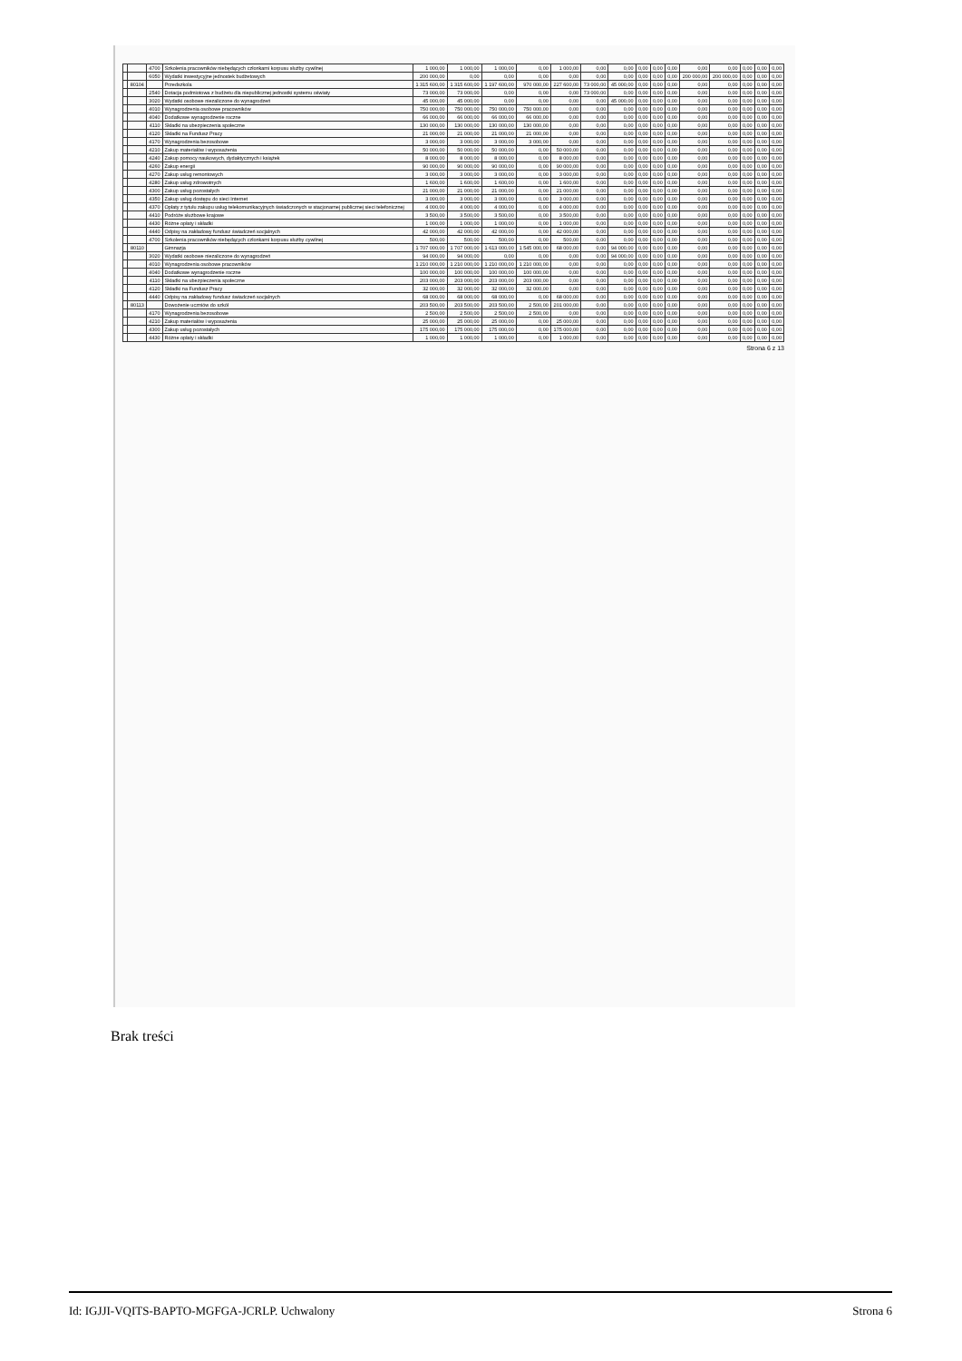| | | 4700 | Szkolenia pracowników niebędących członkami korpusu służby cywilnej | 1 000,00 | 1 000,00 | 1 000,00 | 0,00 | 1 000,00 | 0,00 | 0,00 | 0,00 | 0,00 | 0,00 | 0,00 | 0,00 | 0,00 | 0,00 | 0,00 |
| | | 6050 | Wydatki inwestycyjne jednostek budżetowych | 200 000,00 | 0,00 | 0,00 | 0,00 | 0,00 | 0,00 | 0,00 | 0,00 | 0,00 | 0,00 | 200 000,00 | 200 000,00 | 0,00 | 0,00 | 0,00 |
| | 80104 | | Przedszkola | 1 315 600,00 | 1 315 600,00 | 1 197 600,00 | 970 000,00 | 227 600,00 | 73 000,00 | 45 000,00 | 0,00 | 0,00 | 0,00 | 0,00 | 0,00 | 0,00 | 0,00 | 0,00 |
| | | 2540 | Dotacja podmiotowa z budżetu dla niepublicznej jednostki systemu oświaty | 73 000,00 | 73 000,00 | 0,00 | 0,00 | 0,00 | 73 000,00 | 0,00 | 0,00 | 0,00 | 0,00 | 0,00 | 0,00 | 0,00 | 0,00 | 0,00 |
| | | 3020 | Wydatki osobowe niezaliczone do wynagrodzeń | 45 000,00 | 45 000,00 | 0,00 | 0,00 | 0,00 | 0,00 | 45 000,00 | 0,00 | 0,00 | 0,00 | 0,00 | 0,00 | 0,00 | 0,00 | 0,00 |
| | | 4010 | Wynagrodzenia osobowe pracowników | 750 000,00 | 750 000,00 | 750 000,00 | 750 000,00 | 0,00 | 0,00 | 0,00 | 0,00 | 0,00 | 0,00 | 0,00 | 0,00 | 0,00 | 0,00 | 0,00 |
| | | 4040 | Dodatkowe wynagrodzenie roczne | 66 000,00 | 66 000,00 | 66 000,00 | 66 000,00 | 0,00 | 0,00 | 0,00 | 0,00 | 0,00 | 0,00 | 0,00 | 0,00 | 0,00 | 0,00 | 0,00 |
| | | 4110 | Składki na ubezpieczenia społeczne | 130 000,00 | 130 000,00 | 130 000,00 | 130 000,00 | 0,00 | 0,00 | 0,00 | 0,00 | 0,00 | 0,00 | 0,00 | 0,00 | 0,00 | 0,00 | 0,00 |
| | | 4120 | Składki na Fundusz Pracy | 21 000,00 | 21 000,00 | 21 000,00 | 21 000,00 | 0,00 | 0,00 | 0,00 | 0,00 | 0,00 | 0,00 | 0,00 | 0,00 | 0,00 | 0,00 | 0,00 |
| | | 4170 | Wynagrodzenia bezosobowe | 3 000,00 | 3 000,00 | 3 000,00 | 3 000,00 | 0,00 | 0,00 | 0,00 | 0,00 | 0,00 | 0,00 | 0,00 | 0,00 | 0,00 | 0,00 | 0,00 |
| | | 4210 | Zakup materiałów i wyposażenia | 50 000,00 | 50 000,00 | 50 000,00 | 0,00 | 50 000,00 | 0,00 | 0,00 | 0,00 | 0,00 | 0,00 | 0,00 | 0,00 | 0,00 | 0,00 | 0,00 |
| | | 4240 | Zakup pomocy naukowych, dydaktycznych i książek | 8 000,00 | 8 000,00 | 8 000,00 | 0,00 | 8 000,00 | 0,00 | 0,00 | 0,00 | 0,00 | 0,00 | 0,00 | 0,00 | 0,00 | 0,00 | 0,00 |
| | | 4260 | Zakup energii | 90 000,00 | 90 000,00 | 90 000,00 | 0,00 | 90 000,00 | 0,00 | 0,00 | 0,00 | 0,00 | 0,00 | 0,00 | 0,00 | 0,00 | 0,00 | 0,00 |
| | | 4270 | Zakup usług remontowych | 3 000,00 | 3 000,00 | 3 000,00 | 0,00 | 3 000,00 | 0,00 | 0,00 | 0,00 | 0,00 | 0,00 | 0,00 | 0,00 | 0,00 | 0,00 | 0,00 |
| | | 4280 | Zakup usług zdrowotnych | 1 600,00 | 1 600,00 | 1 600,00 | 0,00 | 1 600,00 | 0,00 | 0,00 | 0,00 | 0,00 | 0,00 | 0,00 | 0,00 | 0,00 | 0,00 | 0,00 |
| | | 4300 | Zakup usług pozostałych | 21 000,00 | 21 000,00 | 21 000,00 | 0,00 | 21 000,00 | 0,00 | 0,00 | 0,00 | 0,00 | 0,00 | 0,00 | 0,00 | 0,00 | 0,00 | 0,00 |
| | | 4350 | Zakup usług dostępu do sieci Internet | 3 000,00 | 3 000,00 | 3 000,00 | 0,00 | 3 000,00 | 0,00 | 0,00 | 0,00 | 0,00 | 0,00 | 0,00 | 0,00 | 0,00 | 0,00 | 0,00 |
| | | 4370 | Opłaty z tytułu zakupu usług telekomunikacyjnych świadczonych w stacjonarnej publicznej sieci telefonicznej | 4 000,00 | 4 000,00 | 4 000,00 | 0,00 | 4 000,00 | 0,00 | 0,00 | 0,00 | 0,00 | 0,00 | 0,00 | 0,00 | 0,00 | 0,00 | 0,00 |
| | | 4410 | Podróże służbowe krajowe | 3 500,00 | 3 500,00 | 3 500,00 | 0,00 | 3 500,00 | 0,00 | 0,00 | 0,00 | 0,00 | 0,00 | 0,00 | 0,00 | 0,00 | 0,00 | 0,00 |
| | | 4430 | Różne opłaty i składki | 1 000,00 | 1 000,00 | 1 000,00 | 0,00 | 1 000,00 | 0,00 | 0,00 | 0,00 | 0,00 | 0,00 | 0,00 | 0,00 | 0,00 | 0,00 | 0,00 |
| | | 4440 | Odpisy na zakładowy fundusz świadczeń socjalnych | 42 000,00 | 42 000,00 | 42 000,00 | 0,00 | 42 000,00 | 0,00 | 0,00 | 0,00 | 0,00 | 0,00 | 0,00 | 0,00 | 0,00 | 0,00 | 0,00 |
| | | 4700 | Szkolenia pracowników niebędących członkami korpusu służby cywilnej | 500,00 | 500,00 | 500,00 | 0,00 | 500,00 | 0,00 | 0,00 | 0,00 | 0,00 | 0,00 | 0,00 | 0,00 | 0,00 | 0,00 | 0,00 |
| | 80110 | | Gimnazja | 1 707 000,00 | 1 707 000,00 | 1 613 000,00 | 1 545 000,00 | 68 000,00 | 0,00 | 94 000,00 | 0,00 | 0,00 | 0,00 | 0,00 | 0,00 | 0,00 | 0,00 | 0,00 |
| | | 3020 | Wydatki osobowe niezaliczone do wynagrodzeń | 94 000,00 | 94 000,00 | 0,00 | 0,00 | 0,00 | 0,00 | 94 000,00 | 0,00 | 0,00 | 0,00 | 0,00 | 0,00 | 0,00 | 0,00 | 0,00 |
| | | 4010 | Wynagrodzenia osobowe pracowników | 1 210 000,00 | 1 210 000,00 | 1 210 000,00 | 1 210 000,00 | 0,00 | 0,00 | 0,00 | 0,00 | 0,00 | 0,00 | 0,00 | 0,00 | 0,00 | 0,00 | 0,00 |
| | | 4040 | Dodatkowe wynagrodzenie roczne | 100 000,00 | 100 000,00 | 100 000,00 | 100 000,00 | 0,00 | 0,00 | 0,00 | 0,00 | 0,00 | 0,00 | 0,00 | 0,00 | 0,00 | 0,00 | 0,00 |
| | | 4110 | Składki na ubezpieczenia społeczne | 203 000,00 | 203 000,00 | 203 000,00 | 203 000,00 | 0,00 | 0,00 | 0,00 | 0,00 | 0,00 | 0,00 | 0,00 | 0,00 | 0,00 | 0,00 | 0,00 |
| | | 4120 | Składki na Fundusz Pracy | 32 000,00 | 32 000,00 | 32 000,00 | 32 000,00 | 0,00 | 0,00 | 0,00 | 0,00 | 0,00 | 0,00 | 0,00 | 0,00 | 0,00 | 0,00 | 0,00 |
| | | 4440 | Odpisy na zakładowy fundusz świadczeń socjalnych | 68 000,00 | 68 000,00 | 68 000,00 | 0,00 | 68 000,00 | 0,00 | 0,00 | 0,00 | 0,00 | 0,00 | 0,00 | 0,00 | 0,00 | 0,00 | 0,00 |
| | 80113 | | Dowożenie uczniów do szkół | 203 500,00 | 203 500,00 | 203 500,00 | 2 500,00 | 201 000,00 | 0,00 | 0,00 | 0,00 | 0,00 | 0,00 | 0,00 | 0,00 | 0,00 | 0,00 | 0,00 |
| | | 4170 | Wynagrodzenia bezosobowe | 2 500,00 | 2 500,00 | 2 500,00 | 2 500,00 | 0,00 | 0,00 | 0,00 | 0,00 | 0,00 | 0,00 | 0,00 | 0,00 | 0,00 | 0,00 | 0,00 |
| | | 4210 | Zakup materiałów i wyposażenia | 25 000,00 | 25 000,00 | 25 000,00 | 0,00 | 25 000,00 | 0,00 | 0,00 | 0,00 | 0,00 | 0,00 | 0,00 | 0,00 | 0,00 | 0,00 | 0,00 |
| | | 4300 | Zakup usług pozostałych | 175 000,00 | 175 000,00 | 175 000,00 | 0,00 | 175 000,00 | 0,00 | 0,00 | 0,00 | 0,00 | 0,00 | 0,00 | 0,00 | 0,00 | 0,00 | 0,00 |
| | | 4430 | Różne opłaty i składki | 1 000,00 | 1 000,00 | 1 000,00 | 0,00 | 1 000,00 | 0,00 | 0,00 | 0,00 | 0,00 | 0,00 | 0,00 | 0,00 | 0,00 | 0,00 | 0,00 |
Strona 6 z 13
Brak treści
Id: IGJJI-VQITS-BAPTO-MGFGA-JCRLP. Uchwalony Strona 6